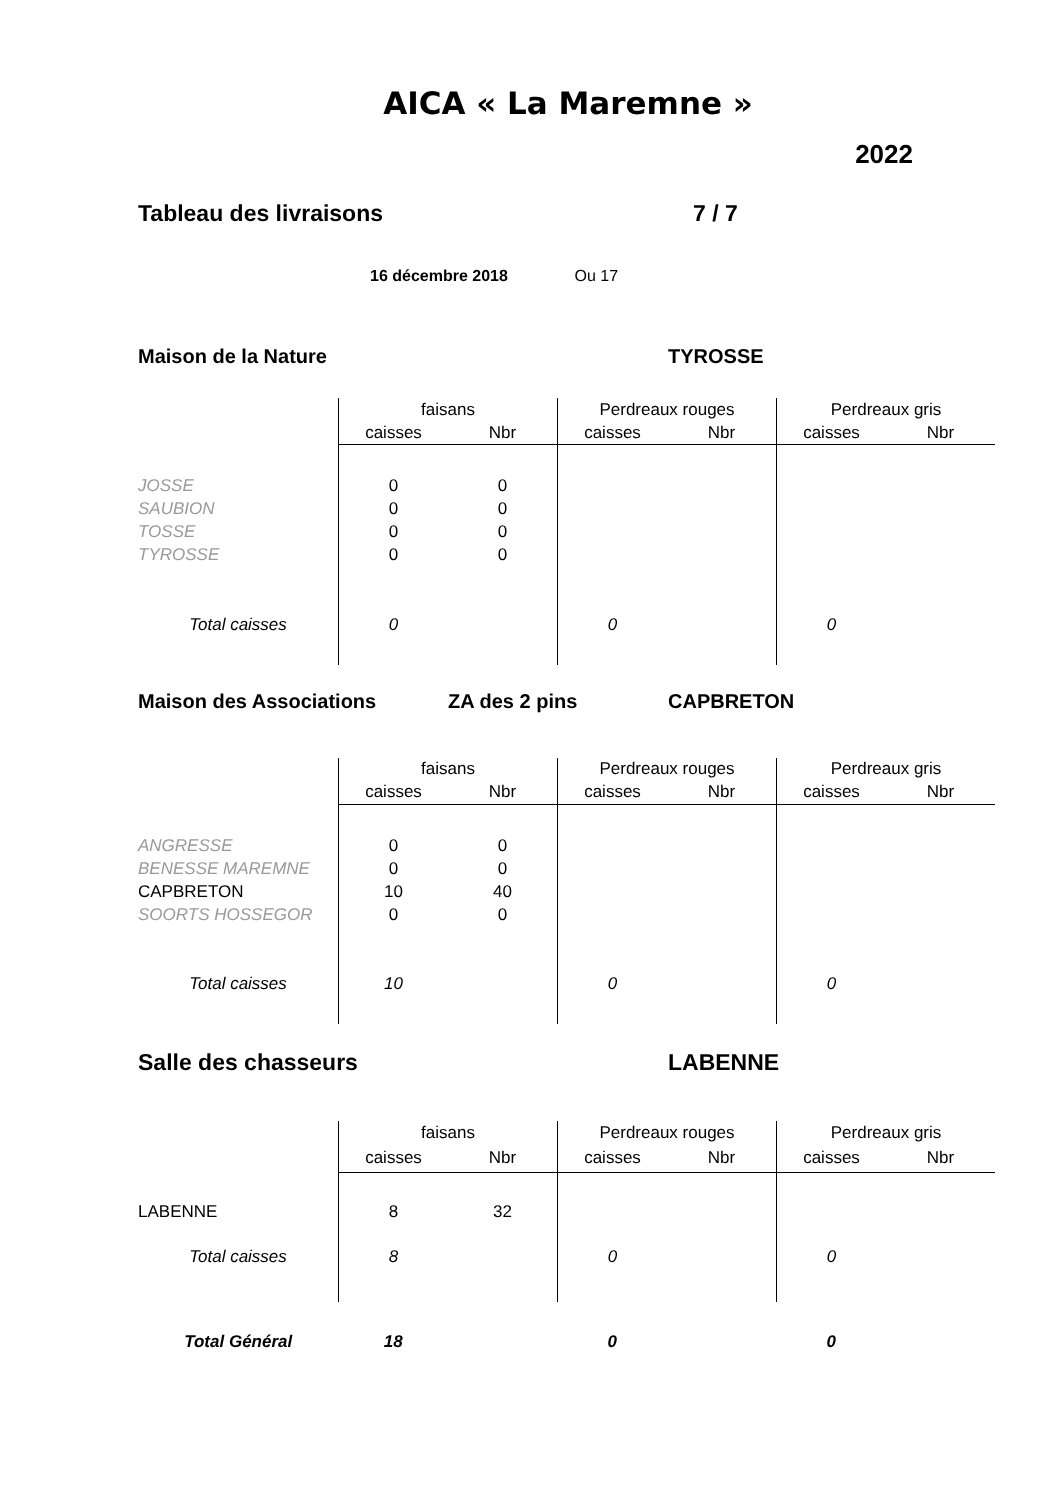AICA « La Maremne »
2022
Tableau des livraisons 7 / 7
16 décembre 2018 Ou 17
Maison de la Nature TYROSSE
| | faisans | | Perdreaux rouges | | Perdreaux gris | |
| --- | --- | --- | --- | --- | --- | --- |
| | caisses | Nbr | caisses | Nbr | caisses | Nbr |
| JOSSE | 0 | 0 | | | | |
| SAUBION | 0 | 0 | | | | |
| TOSSE | 0 | 0 | | | | |
| TYROSSE | 0 | 0 | | | | |
| Total caisses | 0 | | 0 | | 0 | |
Maison des Associations ZA des 2 pins CAPBRETON
| | faisans | | Perdreaux rouges | | Perdreaux gris | |
| --- | --- | --- | --- | --- | --- | --- |
| | caisses | Nbr | caisses | Nbr | caisses | Nbr |
| ANGRESSE | 0 | 0 | | | | |
| BENESSE MAREMNE | 0 | 0 | | | | |
| CAPBRETON | 10 | 40 | | | | |
| SOORTS HOSSEGOR | 0 | 0 | | | | |
| Total caisses | 10 | | 0 | | 0 | |
Salle des chasseurs LABENNE
| | faisans | | Perdreaux rouges | | Perdreaux gris | |
| --- | --- | --- | --- | --- | --- | --- |
| | caisses | Nbr | caisses | Nbr | caisses | Nbr |
| LABENNE | 8 | 32 | | | | |
| Total caisses | 8 | | 0 | | 0 | |
| Total Général | 18 | | 0 | | 0 | |